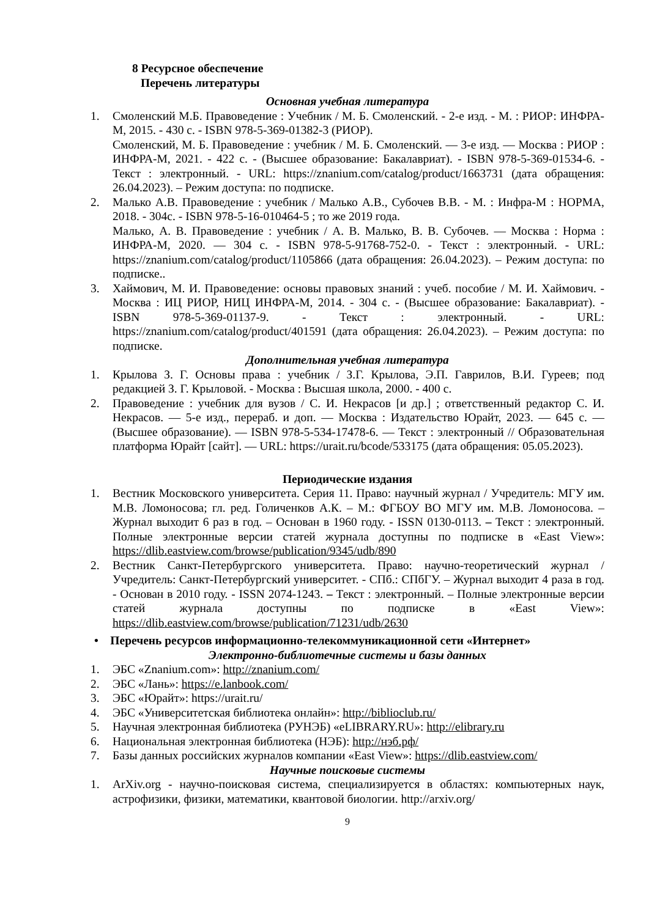8 Ресурсное обеспечение
Перечень литературы
Основная учебная литература
1. Смоленский М.Б. Правоведение : Учебник / М. Б. Смоленский. - 2-е изд. - М. : РИОР: ИНФРА-М, 2015. - 430 с. - ISBN 978-5-369-01382-3 (РИОР).
Смоленский, М. Б. Правоведение : учебник / М. Б. Смоленский. — 3-е изд. — Москва : РИОР : ИНФРА-М, 2021. - 422 с. - (Высшее образование: Бакалавриат). - ISBN 978-5-369-01534-6. - Текст : электронный. - URL: https://znanium.com/catalog/product/1663731 (дата обращения: 26.04.2023). – Режим доступа: по подписке.
2. Малько А.В. Правоведение : учебник / Малько А.В., Субочев В.В. - М. : Инфра-М : НОРМА, 2018. - 304с. - ISBN 978-5-16-010464-5 ; то же 2019 года.
Малько, А. В. Правоведение : учебник / А. В. Малько, В. В. Субочев. — Москва : Норма : ИНФРА-М, 2020. — 304 с. - ISBN 978-5-91768-752-0. - Текст : электронный. - URL: https://znanium.com/catalog/product/1105866 (дата обращения: 26.04.2023). – Режим доступа: по подписке..
3. Хаймович, М. И. Правоведение: основы правовых знаний : учеб. пособие / М. И. Хаймович. - Москва : ИЦ РИОР, НИЦ ИНФРА-М, 2014. - 304 с. - (Высшее образование: Бакалавриат). - ISBN 978-5-369-01137-9. - Текст : электронный. - URL: https://znanium.com/catalog/product/401591 (дата обращения: 26.04.2023). – Режим доступа: по подписке.
Дополнительная учебная литература
1. Крылова З. Г. Основы права : учебник / З.Г. Крылова, Э.П. Гаврилов, В.И. Гуреев; под редакцией З. Г. Крыловой. - Москва : Высшая школа, 2000. - 400 с.
2. Правоведение : учебник для вузов / С. И. Некрасов [и др.] ; ответственный редактор С. И. Некрасов. — 5-е изд., перераб. и доп. — Москва : Издательство Юрайт, 2023. — 645 с. — (Высшее образование). — ISBN 978-5-534-17478-6. — Текст : электронный // Образовательная платформа Юрайт [сайт]. — URL: https://urait.ru/bcode/533175 (дата обращения: 05.05.2023).
Периодические издания
1. Вестник Московского университета. Серия 11. Право: научный журнал / Учредитель: МГУ им. М.В. Ломоносова; гл. ред. Голиченков А.К. – М.: ФГБОУ ВО МГУ им. М.В. Ломоносова. – Журнал выходит 6 раз в год. – Основан в 1960 году. - ISSN 0130-0113. – Текст : электронный. Полные электронные версии статей журнала доступны по подписке в «East View»: https://dlib.eastview.com/browse/publication/9345/udb/890
2. Вестник Санкт-Петербургского университета. Право: научно-теоретический журнал / Учредитель: Санкт-Петербургский университет. - СПб.: СПбГУ. – Журнал выходит 4 раза в год. - Основан в 2010 году. - ISSN 2074-1243. – Текст : электронный. – Полные электронные версии статей журнала доступны по подписке в «East View»: https://dlib.eastview.com/browse/publication/71231/udb/2630
• Перечень ресурсов информационно-телекоммуникационной сети «Интернет»
Электронно-библиотечные системы и базы данных
1. ЭБС «Znanium.com»: http://znanium.com/
2. ЭБС «Лань»: https://e.lanbook.com/
3. ЭБС «Юрайт»: https://urait.ru/
4. ЭБС «Университетская библиотека онлайн»: http://biblioclub.ru/
5. Научная электронная библиотека (РУНЭБ) «eLIBRARY.RU»: http://elibrary.ru
6. Национальная электронная библиотека (НЭБ): http://нэб.рф/
7. Базы данных российских журналов компании «East View»: https://dlib.eastview.com/
Научные поисковые системы
1. ArXiv.org - научно-поисковая система, специализируется в областях: компьютерных наук, астрофизики, физики, математики, квантовой биологии. http://arxiv.org/
9